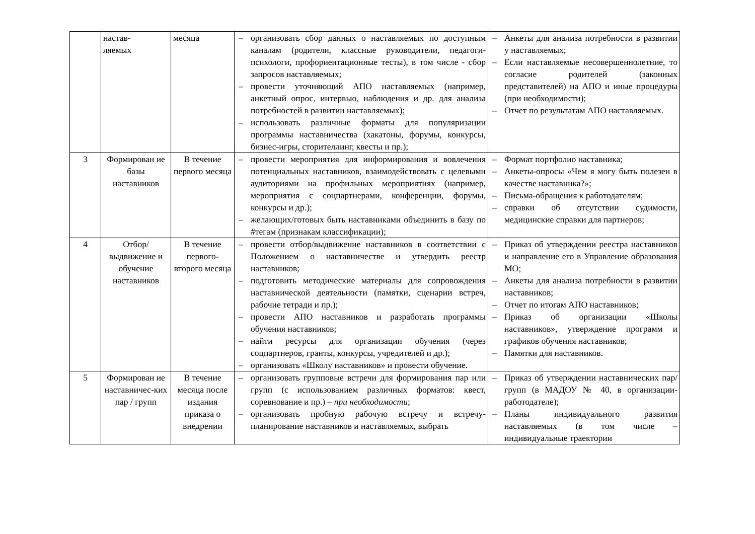| | настав- ляемых | месяца | – организовать сбор данных о наставляемых по доступным каналам (родители, классные руководители, педагоги-психологи, профориентационные тесты), в том числе - сбор запросов наставляемых; – провести уточняющий АПО наставляемых (например, анкетный опрос, интервью, наблюдения и др. для анализа потребностей в развитии наставляемых); – использовать различные форматы для популяризации программы наставничества (хакатоны, форумы, конкурсы, бизнес-игры, сторителлинг, квесты и пр.); | – Анкеты для анализа потребности в развитии у наставляемых; – Если наставляемые несовершеннолетние, то согласие родителей (законных представителей) на АПО и иные процедуры (при необходимости); – Отчет по результатам АПО наставляемых. |
| 3 | Формирован ие базы наставников | В течение первого месяца | – провести мероприятия для информирования и вовлечения потенциальных наставников, взаимодействовать с целевыми аудиториями на профильных мероприятиях (например, мероприятия с соцпартнерами, конференции, форумы, конкурсы и др.); – желающих/готовых быть наставниками объединить в базу по #тегам (признакам классификации); | – Формат портфолио наставника; – Анкеты-опросы «Чем я могу быть полезен в качестве наставника?»; – Письма-обращения к работодателям; – справки об отсутствии судимости, медицинские справки для партнеров; |
| 4 | Отбор/ выдвижение и обучение наставников | В течение первого-второго месяца | – провести отбор/выдвижение наставников в соответствии с Положением о наставничестве и утвердить реестр наставников; – подготовить методические материалы для сопровождения наставнической деятельности (памятки, сценарии встреч, рабочие тетради и пр.); – провести АПО наставников и разработать программы обучения наставников; – найти ресурсы для организации обучения (через соцпартнеров, гранты, конкурсы, учредителей и др.); – организовать «Школу наставников» и провести обучение. | – Приказ об утверждении реестра наставников и направление его в Управление образования МО; – Анкеты для анализа потребности в развитии наставников; – Отчет по итогам АПО наставников; – Приказ об организации «Школы наставников», утверждение программ и графиков обучения наставников; – Памятки для наставников. |
| 5 | Формирован ие наставничес-ких пар / групп | В течение месяца после издания приказа о внедрении | – организовать групповые встречи для формирования пар или групп (с использованием различных форматов: квест, соревнование и пр.) – при необходимости ; – организовать пробную рабочую встречу и встречу-планирование наставников и наставляемых, выбрать | – Приказ об утверждении наставнических пар/групп (в МАДОУ № 40, в организации-работодателе); – Планы индивидуального развития наставляемых (в том числе – индивидуальные траектории |